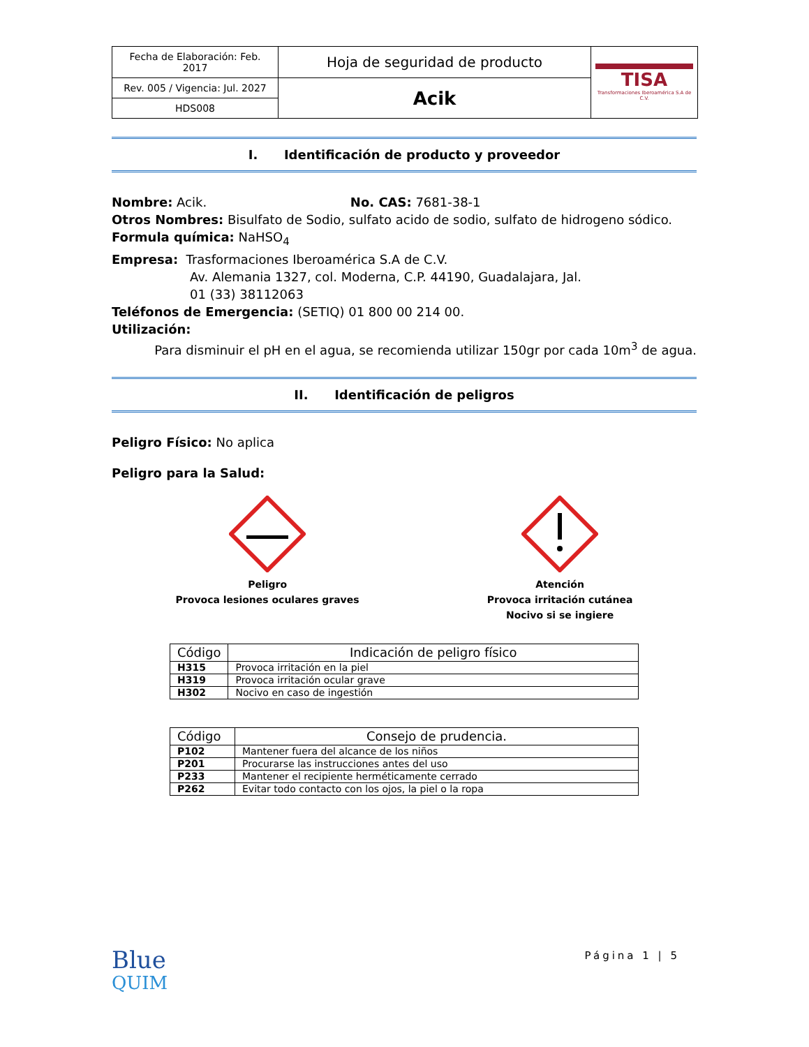| Fecha de Elaboración: Feb. 2017 | Hoja de seguridad de producto | TISA Transformaciones Iberoamérica S.A de C.V. |
| Rev. 005 / Vigencia: Jul. 2027 | Acik | |
| HDS008 | | |
I. Identificación de producto y proveedor
Nombre: Acik. No. CAS: 7681-38-1
Otros Nombres: Bisulfato de Sodio, sulfato acido de sodio, sulfato de hidrogeno sódico.
Formula química: NaHSO<sub>4</sub>
Empresa: Trasformaciones Iberoamérica S.A de C.V.
Av. Alemania 1327, col. Moderna, C.P. 44190, Guadalajara, Jal.
01 (33) 38112063
Teléfonos de Emergencia: (SETIQ) 01 800 00 214 00.
Utilización:
Para disminuir el pH en el agua, se recomienda utilizar 150gr por cada 10m<sup>3</sup> de agua.
II. Identificación de peligros
Peligro Físico: No aplica
Peligro para la Salud:
Peligro
Provoca lesiones oculares graves
Atención
Provoca irritación cutánea
Nocivo si se ingiere
| Código | Indicación de peligro físico |
| --- | --- |
| H315 | Provoca irritación en la piel |
| H319 | Provoca irritación ocular grave |
| H302 | Nocivo en caso de ingestión |
| Código | Consejo de prudencia. |
| --- | --- |
| P102 | Mantener fuera del alcance de los niños |
| P201 | Procurarse las instrucciones antes del uso |
| P233 | Mantener el recipiente herméticamente cerrado |
| P262 | Evitar todo contacto con los ojos, la piel o la ropa |
Blue
QUIM
Página 1 | 5